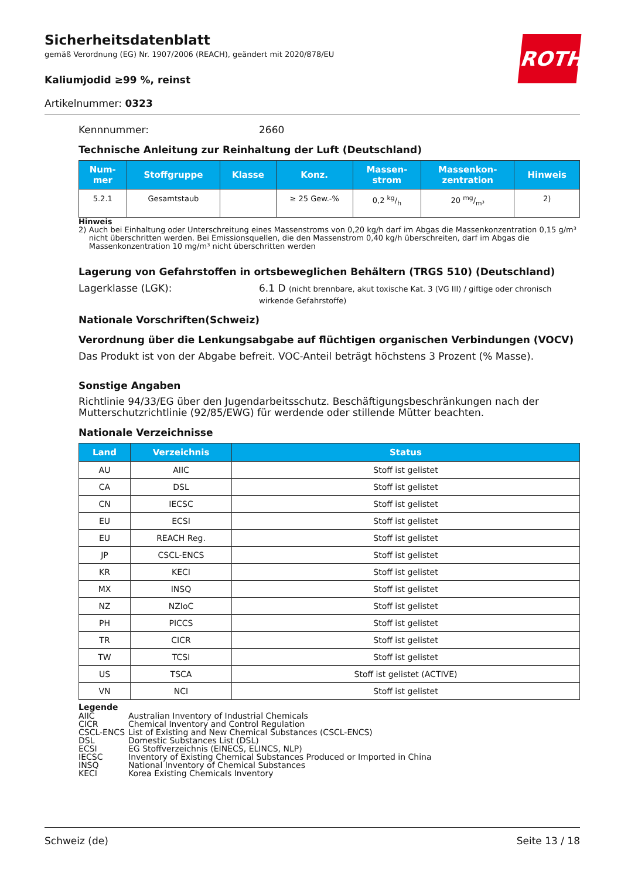Sicherheitsdatenblatt
gemäß Verordnung (EG) Nr. 1907/2006 (REACH), geändert mit 2020/878/EU
ROTH
Kaliumjodid ≥99 %, reinst
Artikelnummer: 0323
Kennnummer: 2660
Technische Anleitung zur Reinhaltung der Luft (Deutschland)
| Num- mer | Stoffgruppe | Klasse | Konz. | Massen- strom | Massenkon- zentration | Hinweis |
| --- | --- | --- | --- | --- | --- | --- |
| 5.2.1 | Gesamtstaub | | ≥ 25 Gew.-% | 0,2 kg/h | 20 mg/m³ | 2) |
Hinweis
2) Auch bei Einhaltung oder Unterschreitung eines Massenstroms von 0,20 kg/h darf im Abgas die Massenkonzentration 0,15 g/m³ nicht überschritten werden. Bei Emissionsquellen, die den Massenstrom 0,40 kg/h überschreiten, darf im Abgas die Massenkonzentration 10 mg/m³ nicht überschritten werden
Lagerung von Gefahrstoffen in ortsbeweglichen Behältern (TRGS 510) (Deutschland)
Lagerklasse (LGK): 6.1 D (nicht brennbare, akut toxische Kat. 3 (VG III) / giftige oder chronisch wirkende Gefahrstoffe)
Nationale Vorschriften(Schweiz)
Verordnung über die Lenkungsabgabe auf flüchtigen organischen Verbindungen (VOCV)
Das Produkt ist von der Abgabe befreit. VOC-Anteil beträgt höchstens 3 Prozent (% Masse).
Sonstige Angaben
Richtlinie 94/33/EG über den Jugendarbeitsschutz. Beschäftigungsbeschränkungen nach der Mutterschutzrichtlinie (92/85/EWG) für werdende oder stillende Mütter beachten.
Nationale Verzeichnisse
| Land | Verzeichnis | Status |
| --- | --- | --- |
| AU | AIIC | Stoff ist gelistet |
| CA | DSL | Stoff ist gelistet |
| CN | IECSC | Stoff ist gelistet |
| EU | ECSI | Stoff ist gelistet |
| EU | REACH Reg. | Stoff ist gelistet |
| JP | CSCL-ENCS | Stoff ist gelistet |
| KR | KECI | Stoff ist gelistet |
| MX | INSQ | Stoff ist gelistet |
| NZ | NZIoC | Stoff ist gelistet |
| PH | PICCS | Stoff ist gelistet |
| TR | CICR | Stoff ist gelistet |
| TW | TCSI | Stoff ist gelistet |
| US | TSCA | Stoff ist gelistet (ACTIVE) |
| VN | NCI | Stoff ist gelistet |
Legende
AIIC Australian Inventory of Industrial Chemicals CICR Chemical Inventory and Control Regulation CSCL-ENCS List of Existing and New Chemical Substances (CSCL-ENCS) DSL Domestic Substances List (DSL) ECSI EG Stoffverzeichnis (EINECS, ELINCS, NLP) IECSC Inventory of Existing Chemical Substances Produced or Imported in China INSQ National Inventory of Chemical Substances KECI Korea Existing Chemicals Inventory
Schweiz (de) Seite 13 / 18